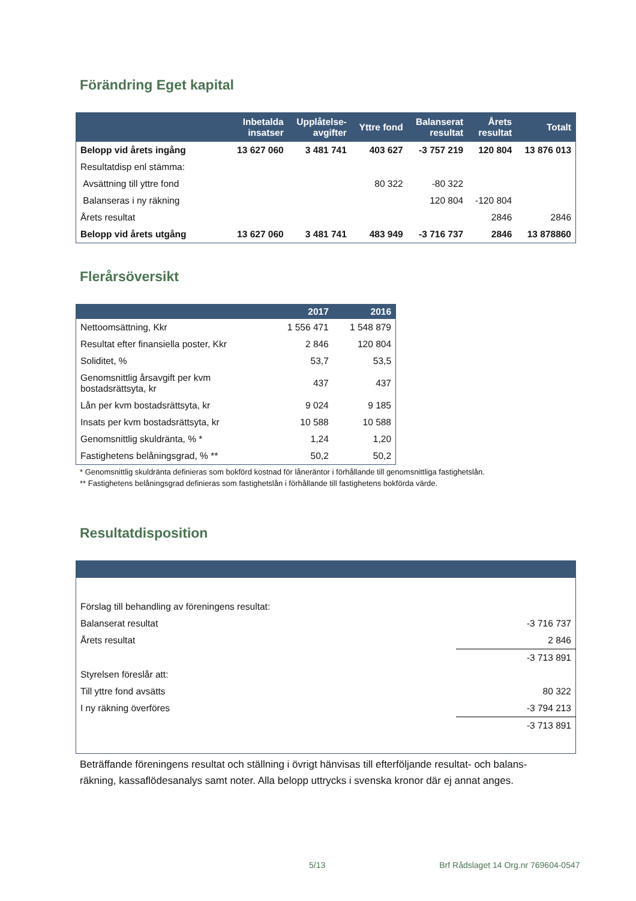Förändring Eget kapital
| | Inbetalda insatser | Upplåtelse- avgifter | Yttre fond | Balanserat resultat | Årets resultat | Totalt |
| --- | --- | --- | --- | --- | --- | --- |
| Belopp vid årets ingång | 13 627 060 | 3 481 741 | 403 627 | -3 757 219 | 120 804 | 13 876 013 |
| Resultatdisp enl stämma: | | | | | | |
| Avsättning till yttre fond | | | 80 322 | -80 322 | | |
| Balanseras i ny räkning | | | | 120 804 | -120 804 | |
| Årets resultat | | | | | 2846 | 2846 |
| Belopp vid årets utgång | 13 627 060 | 3 481 741 | 483 949 | -3 716 737 | 2846 | 13 878860 |
Flerårsöversikt
| | 2017 | 2016 |
| --- | --- | --- |
| Nettoomsättning, Kkr | 1 556 471 | 1 548 879 |
| Resultat efter finansiella poster, Kkr | 2 846 | 120 804 |
| Soliditet, % | 53,7 | 53,5 |
| Genomsnittlig årsavgift per kvm bostadsrättsyta, kr | 437 | 437 |
| Lån per kvm bostadsrättsyta, kr | 9 024 | 9 185 |
| Insats per kvm bostadsrättsyta, kr | 10 588 | 10 588 |
| Genomsnittlig skuldränta, % * | 1,24 | 1,20 |
| Fastighetens belåningsgrad, % ** | 50,2 | 50,2 |
* Genomsnittlig skuldränta definieras som bokförd kostnad för låneräntor i förhållande till genomsnittliga fastighetslån.
** Fastighetens belåningsgrad definieras som fastighetslån i förhållande till fastighetens bokförda värde.
Resultatdisposition
| Förslag till behandling av föreningens resultat: | |
| Balanserat resultat | -3 716 737 |
| Årets resultat | 2 846 |
| | -3 713 891 |
| Styrelsen föreslår att: | |
| Till yttre fond avsätts | 80 322 |
| I ny räkning överföres | -3 794 213 |
| | -3 713 891 |
Beträffande föreningens resultat och ställning i övrigt hänvisas till efterföljande resultat- och balans-räkning, kassaflödesanalys samt noter. Alla belopp uttrycks i svenska kronor där ej annat anges.
5/13 Brf Rådslaget 14 Org.nr 769604-0547